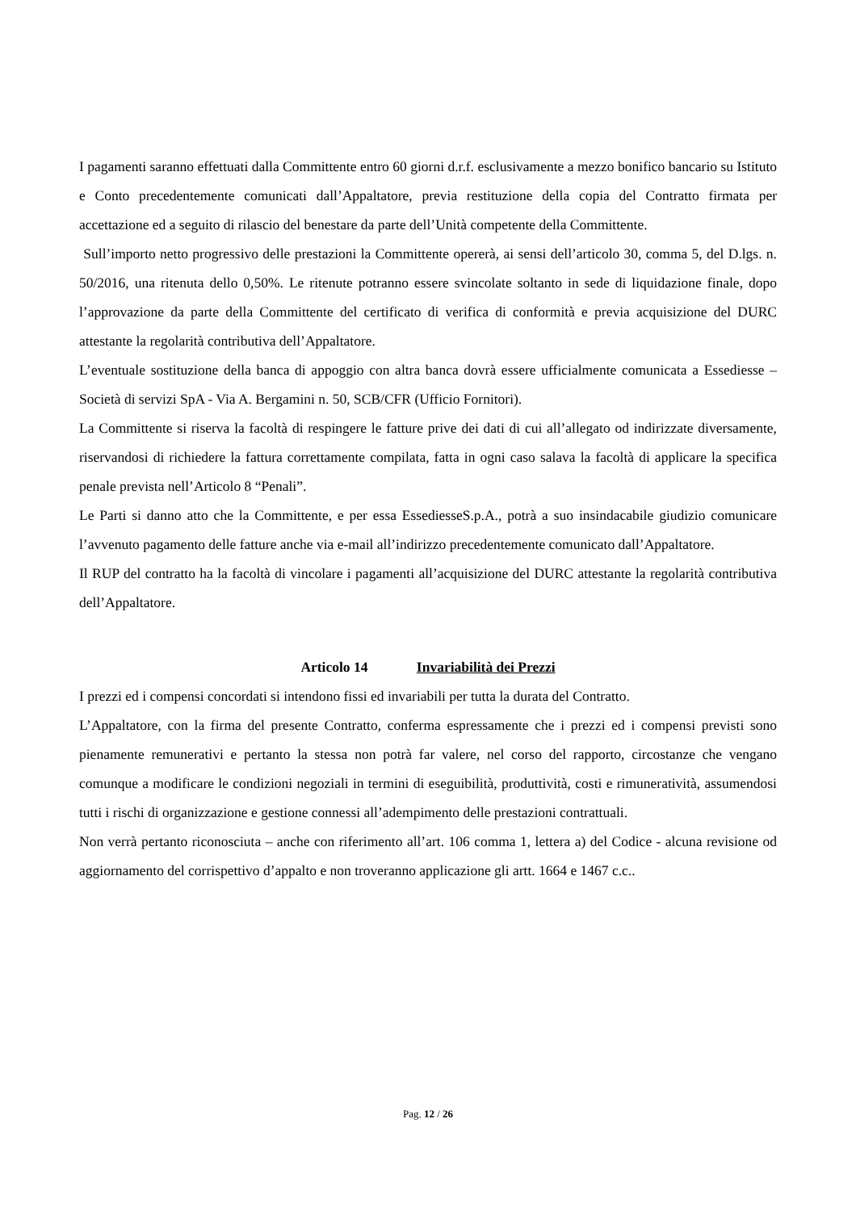I pagamenti saranno effettuati dalla Committente entro 60 giorni d.r.f. esclusivamente a mezzo bonifico bancario su Istituto e Conto precedentemente comunicati dall’Appaltatore, previa restituzione della copia del Contratto firmata per accettazione ed a seguito di rilascio del benestare da parte dell’Unità competente della Committente.
Sull’importo netto progressivo delle prestazioni la Committente opererà, ai sensi dell’articolo 30, comma 5, del D.lgs. n. 50/2016, una ritenuta dello 0,50%. Le ritenute potranno essere svincolate soltanto in sede di liquidazione finale, dopo l’approvazione da parte della Committente del certificato di verifica di conformità e previa acquisizione del DURC attestante la regolarità contributiva dell’Appaltatore.
L’eventuale sostituzione della banca di appoggio con altra banca dovrà essere ufficialmente comunicata a Essediesse – Società di servizi SpA - Via A. Bergamini n. 50, SCB/CFR (Ufficio Fornitori).
La Committente si riserva la facoltà di respingere le fatture prive dei dati di cui all’allegato od indirizzate diversamente, riservandosi di richiedere la fattura correttamente compilata, fatta in ogni caso salava la facoltà di applicare la specifica penale prevista nell’Articolo 8 “Penali”.
Le Parti si danno atto che la Committente, e per essa EssediesseS.p.A., potrà a suo insindacabile giudizio comunicare l’avvenuto pagamento delle fatture anche via e-mail all’indirizzo precedentemente comunicato dall’Appaltatore.
Il RUP del contratto ha la facoltà di vincolare i pagamenti all’acquisizione del DURC attestante la regolarità contributiva dell’Appaltatore.
Articolo 14 Invariabilità dei Prezzi
I prezzi ed i compensi concordati si intendono fissi ed invariabili per tutta la durata del Contratto.
L’Appaltatore, con la firma del presente Contratto, conferma espressamente che i prezzi ed i compensi previsti sono pienamente remunerativi e pertanto la stessa non potrà far valere, nel corso del rapporto, circostanze che vengano comunque a modificare le condizioni negoziali in termini di eseguibilità, produttività, costi e rimuneratività, assumendosi tutti i rischi di organizzazione e gestione connessi all’adempimento delle prestazioni contrattuali.
Non verrà pertanto riconosciuta – anche con riferimento all’art. 106 comma 1, lettera a) del Codice - alcuna revisione od aggiornamento del corrispettivo d’appalto e non troveranno applicazione gli artt. 1664 e 1467 c.c..
Pag. 12 / 26